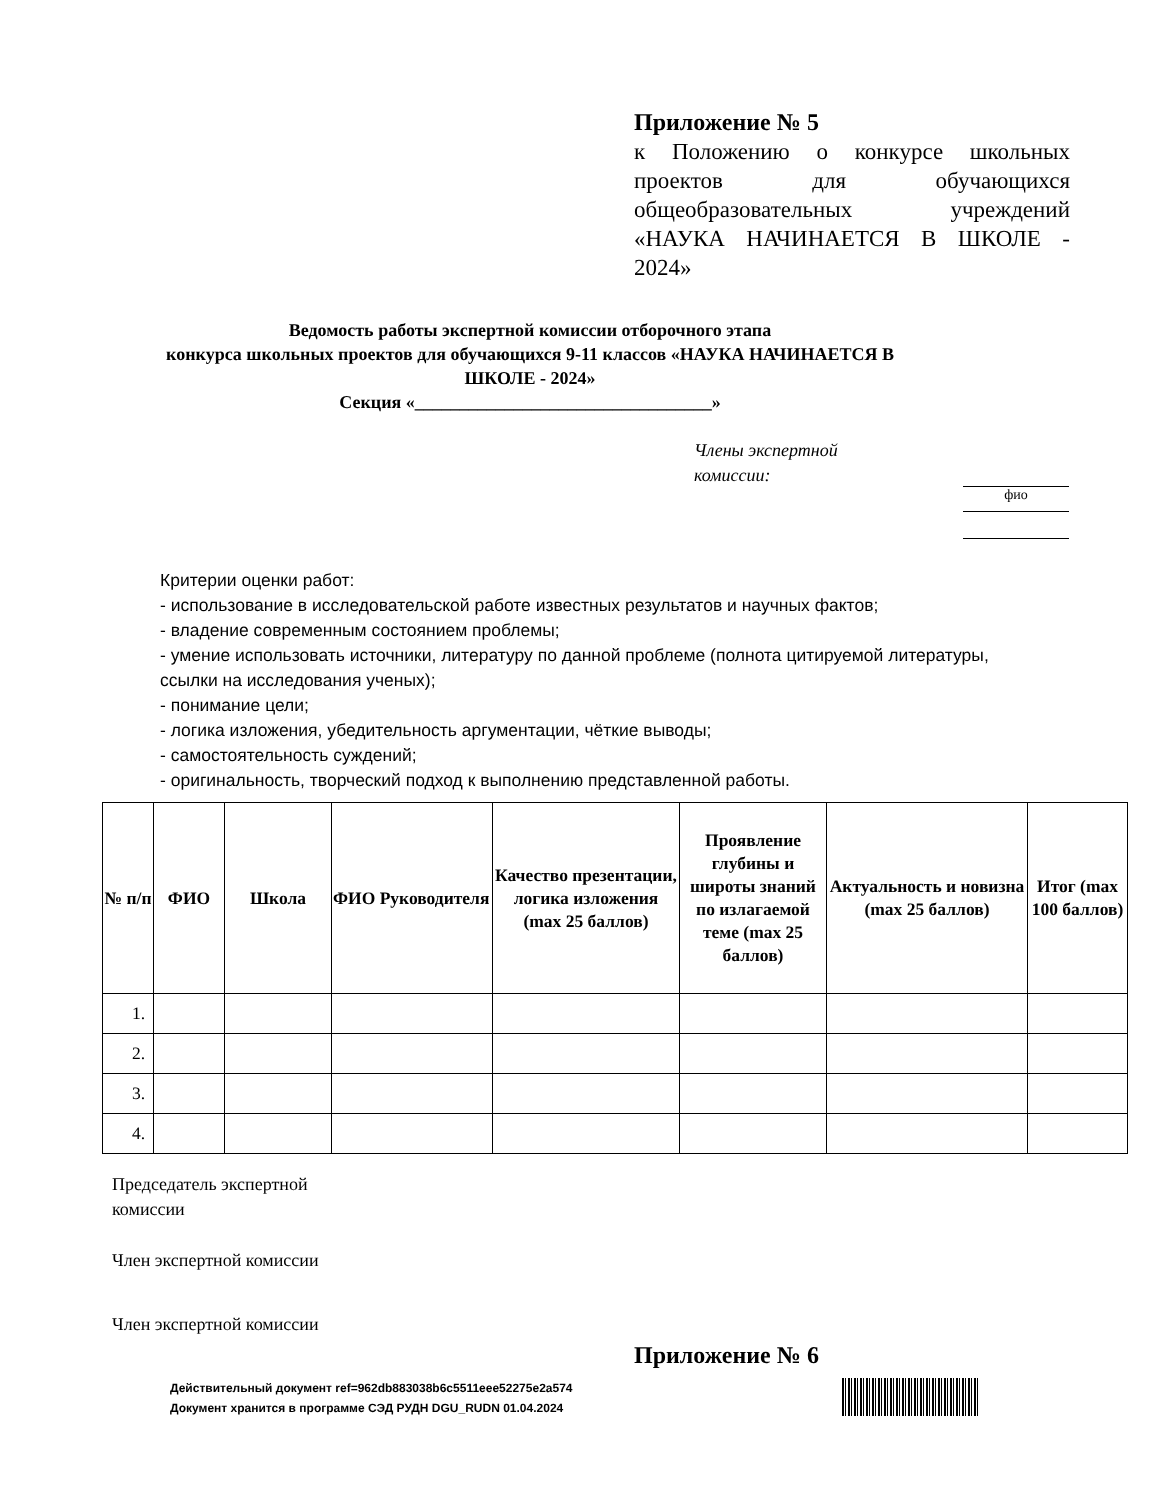Приложение № 5
к Положению о конкурсе школьных проектов для обучающихся общеобразовательных учреждений «НАУКА НАЧИНАЕТСЯ В ШКОЛЕ - 2024»
Ведомость работы экспертной комиссии отборочного этапа
конкурса школьных проектов для обучающихся 9-11 классов «НАУКА НАЧИНАЕТСЯ В ШКОЛЕ - 2024»
Секция «_________________________________»
Члены экспертной
комиссии:
фио
Критерии оценки работ:
- использование в исследовательской работе известных результатов и научных фактов;
- владение современным состоянием проблемы;
- умение использовать источники, литературу по данной проблеме (полнота цитируемой литературы, ссылки на исследования ученых);
- понимание цели;
- логика изложения, убедительность аргументации, чёткие выводы;
- самостоятельность суждений;
- оригинальность, творческий подход к выполнению представленной работы.
| № п/п | ФИО | Школа | ФИО Руководителя | Качество презентации, логика изложения (max 25 баллов) | Проявление глубины и широты знаний по излагаемой теме (max 25 баллов) | Актуальность и новизна (max 25 баллов) | Итог (max 100 баллов) |
| --- | --- | --- | --- | --- | --- | --- | --- |
| 1. | | | | | | | |
| 2. | | | | | | | |
| 3. | | | | | | | |
| 4. | | | | | | | |
Председатель экспертной
комиссии
Член экспертной комиссии
Член экспертной комиссии
Приложение № 6
Действительный документ ref=962db883038b6c5511eee52275e2a574
Документ хранится в программе СЭД РУДН DGU_RUDN 01.04.2024